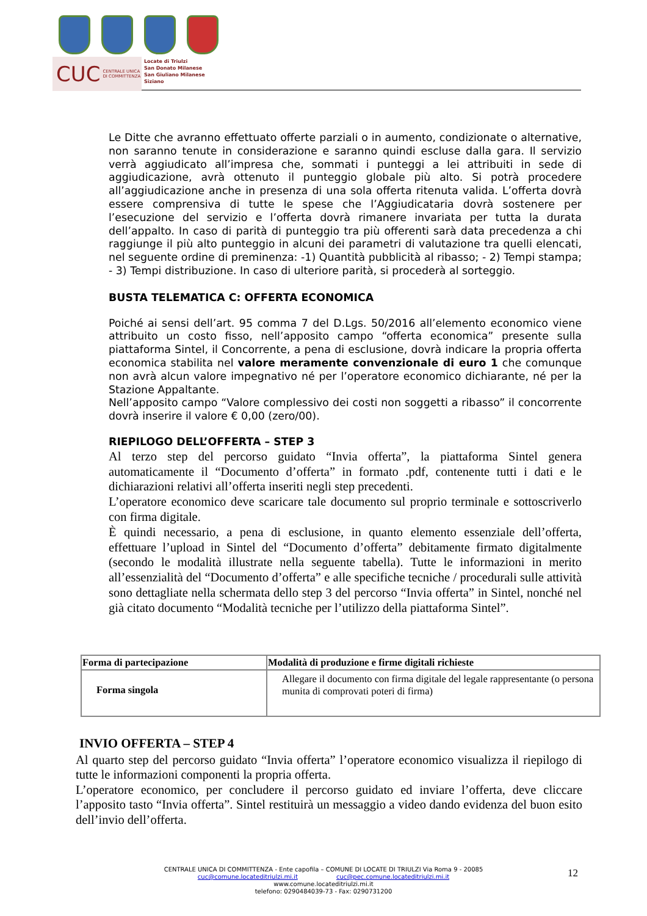CUC CENTRALE UNICA
DI COMMITTENZA
Locate di Triulzi
San Donato Milanese
San Giuliano Milanese
Siziano
Le Ditte che avranno effettuato offerte parziali o in aumento, condizionate o alternative, non saranno tenute in considerazione e saranno quindi escluse dalla gara. Il servizio verrà aggiudicato all’impresa che, sommati i punteggi a lei attribuiti in sede di aggiudicazione, avrà ottenuto il punteggio globale più alto. Si potrà procedere all’aggiudicazione anche in presenza di una sola offerta ritenuta valida. L’offerta dovrà essere comprensiva di tutte le spese che l’Aggiudicataria dovrà sostenere per l’esecuzione del servizio e l’offerta dovrà rimanere invariata per tutta la durata dell’appalto. In caso di parità di punteggio tra più offerenti sarà data precedenza a chi raggiunge il più alto punteggio in alcuni dei parametri di valutazione tra quelli elencati, nel seguente ordine di preminenza: -1) Quantità pubblicità al ribasso; - 2) Tempi stampa; - 3) Tempi distribuzione. In caso di ulteriore parità, si procederà al sorteggio.
BUSTA TELEMATICA C: OFFERTA ECONOMICA
Poiché ai sensi dell’art. 95 comma 7 del D.Lgs. 50/2016 all’elemento economico viene attribuito un costo fisso, nell’apposito campo “offerta economica” presente sulla piattaforma Sintel, il Concorrente, a pena di esclusione, dovrà indicare la propria offerta economica stabilita nel valore meramente convenzionale di euro 1 che comunque non avrà alcun valore impegnativo né per l’operatore economico dichiarante, né per la Stazione Appaltante.
Nell’apposito campo “Valore complessivo dei costi non soggetti a ribasso” il concorrente dovrà inserire il valore € 0,00 (zero/00).
RIEPILOGO DELL’OFFERTA – STEP 3
Al terzo step del percorso guidato “Invia offerta”, la piattaforma Sintel genera automaticamente il “Documento d’offerta” in formato .pdf, contenente tutti i dati e le dichiarazioni relativi all’offerta inseriti negli step precedenti.
L’operatore economico deve scaricare tale documento sul proprio terminale e sottoscriverlo con firma digitale.
È quindi necessario, a pena di esclusione, in quanto elemento essenziale dell’offerta, effettuare l’upload in Sintel del “Documento d’offerta” debitamente firmato digitalmente (secondo le modalità illustrate nella seguente tabella). Tutte le informazioni in merito all’essenzialità del “Documento d’offerta” e alle specifiche tecniche / procedurali sulle attività sono dettagliate nella schermata dello step 3 del percorso “Invia offerta” in Sintel, nonché nel già citato documento “Modalità tecniche per l’utilizzo della piattaforma Sintel”.
| Forma di partecipazione | Modalità di produzione e firme digitali richieste |
| --- | --- |
| Forma singola | Allegare il documento con firma digitale del legale rappresentante (o persona munita di comprovati poteri di firma) |
INVIO OFFERTA – STEP 4
Al quarto step del percorso guidato “Invia offerta” l’operatore economico visualizza il riepilogo di tutte le informazioni componenti la propria offerta.
L’operatore economico, per concludere il percorso guidato ed inviare l’offerta, deve cliccare l’apposito tasto “Invia offerta”. Sintel restituirà un messaggio a video dando evidenza del buon esito dell’invio dell’offerta.
CENTRALE UNICA DI COMMITTENZA - Ente capofila – COMUNE DI LOCATE DI TRIULZI Via Roma 9 - 20085
cuc@comune.locateditriulzi.mi.it cuc@pec.comune.locateditriulzi.mi.it
www.comune.locateditriulzi.mi.it
telefono: 0290484039-73 - Fax: 0290731200
12